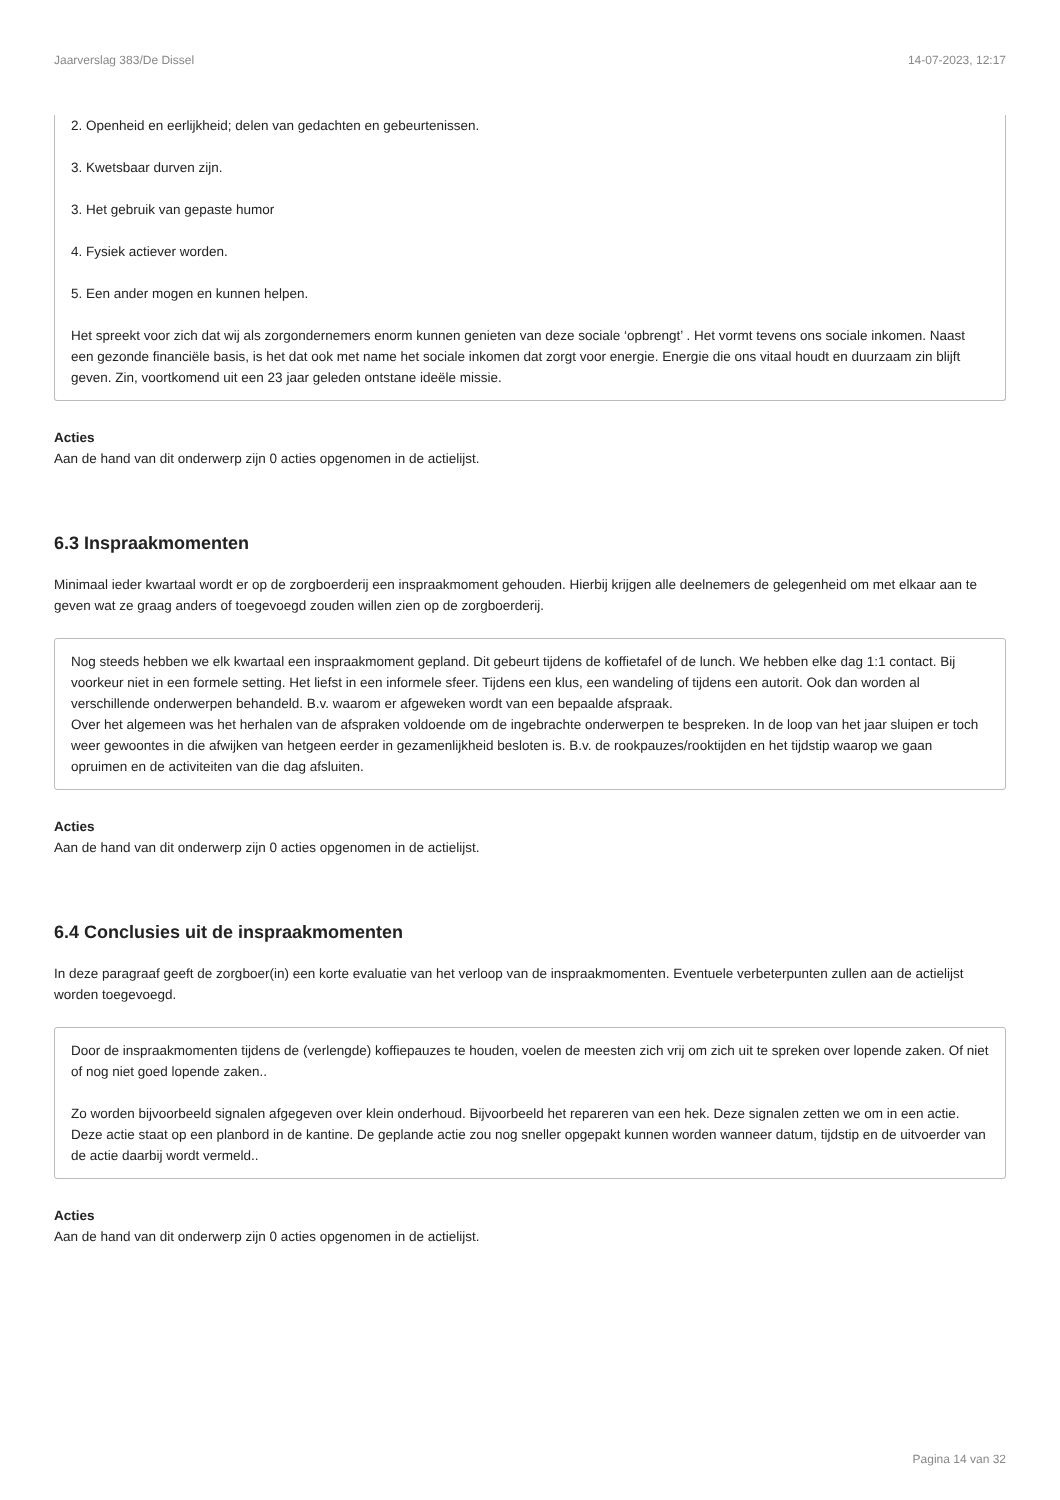Jaarverslag 383/De Dissel 14-07-2023, 12:17
2. Openheid en eerlijkheid; delen van gedachten en gebeurtenissen.
3. Kwetsbaar durven zijn.
3. Het gebruik van gepaste humor
4. Fysiek actiever worden.
5. Een ander mogen en kunnen helpen.
Het spreekt voor zich dat wij als zorgondernemers enorm kunnen genieten van deze sociale ‘opbrengt’ . Het vormt tevens ons sociale inkomen. Naast een gezonde financiële basis, is het dat ook met name het sociale inkomen dat zorgt voor energie. Energie die ons vitaal houdt en duurzaam zin blijft geven. Zin, voortkomend uit een 23 jaar geleden ontstane ideële missie.
Acties
Aan de hand van dit onderwerp zijn 0 acties opgenomen in de actielijst.
6.3 Inspraakmomenten
Minimaal ieder kwartaal wordt er op de zorgboerderij een inspraakmoment gehouden. Hierbij krijgen alle deelnemers de gelegenheid om met elkaar aan te geven wat ze graag anders of toegevoegd zouden willen zien op de zorgboerderij.
Nog steeds hebben we elk kwartaal een inspraakmoment gepland. Dit gebeurt tijdens de koffietafel of de lunch. We hebben elke dag 1:1 contact. Bij voorkeur niet in een formele setting. Het liefst in een informele sfeer. Tijdens een klus, een wandeling of tijdens een autorit. Ook dan worden al verschillende onderwerpen behandeld. B.v. waarom er afgeweken wordt van een bepaalde afspraak.
Over het algemeen was het herhalen van de afspraken voldoende om de ingebrachte onderwerpen te bespreken. In de loop van het jaar sluipen er toch weer gewoontes in die afwijken van hetgeen eerder in gezamenlijkheid besloten is. B.v. de rookpauzes/rooktijden en het tijdstip waarop we gaan opruimen en de activiteiten van die dag afsluiten.
Acties
Aan de hand van dit onderwerp zijn 0 acties opgenomen in de actielijst.
6.4 Conclusies uit de inspraakmomenten
In deze paragraaf geeft de zorgboer(in) een korte evaluatie van het verloop van de inspraakmomenten. Eventuele verbeterpunten zullen aan de actielijst worden toegevoegd.
Door de inspraakmomenten tijdens de (verlengde) koffiepauzes te houden, voelen de meesten zich vrij om zich uit te spreken over lopende zaken. Of niet of nog niet goed lopende zaken..
Zo worden bijvoorbeeld signalen afgegeven over klein onderhoud. Bijvoorbeeld het repareren van een hek. Deze signalen zetten we om in een actie. Deze actie staat op een planbord in de kantine. De geplande actie zou nog sneller opgepakt kunnen worden wanneer datum, tijdstip en de uitvoerder van de actie daarbij wordt vermeld..
Acties
Aan de hand van dit onderwerp zijn 0 acties opgenomen in de actielijst.
Pagina 14 van 32